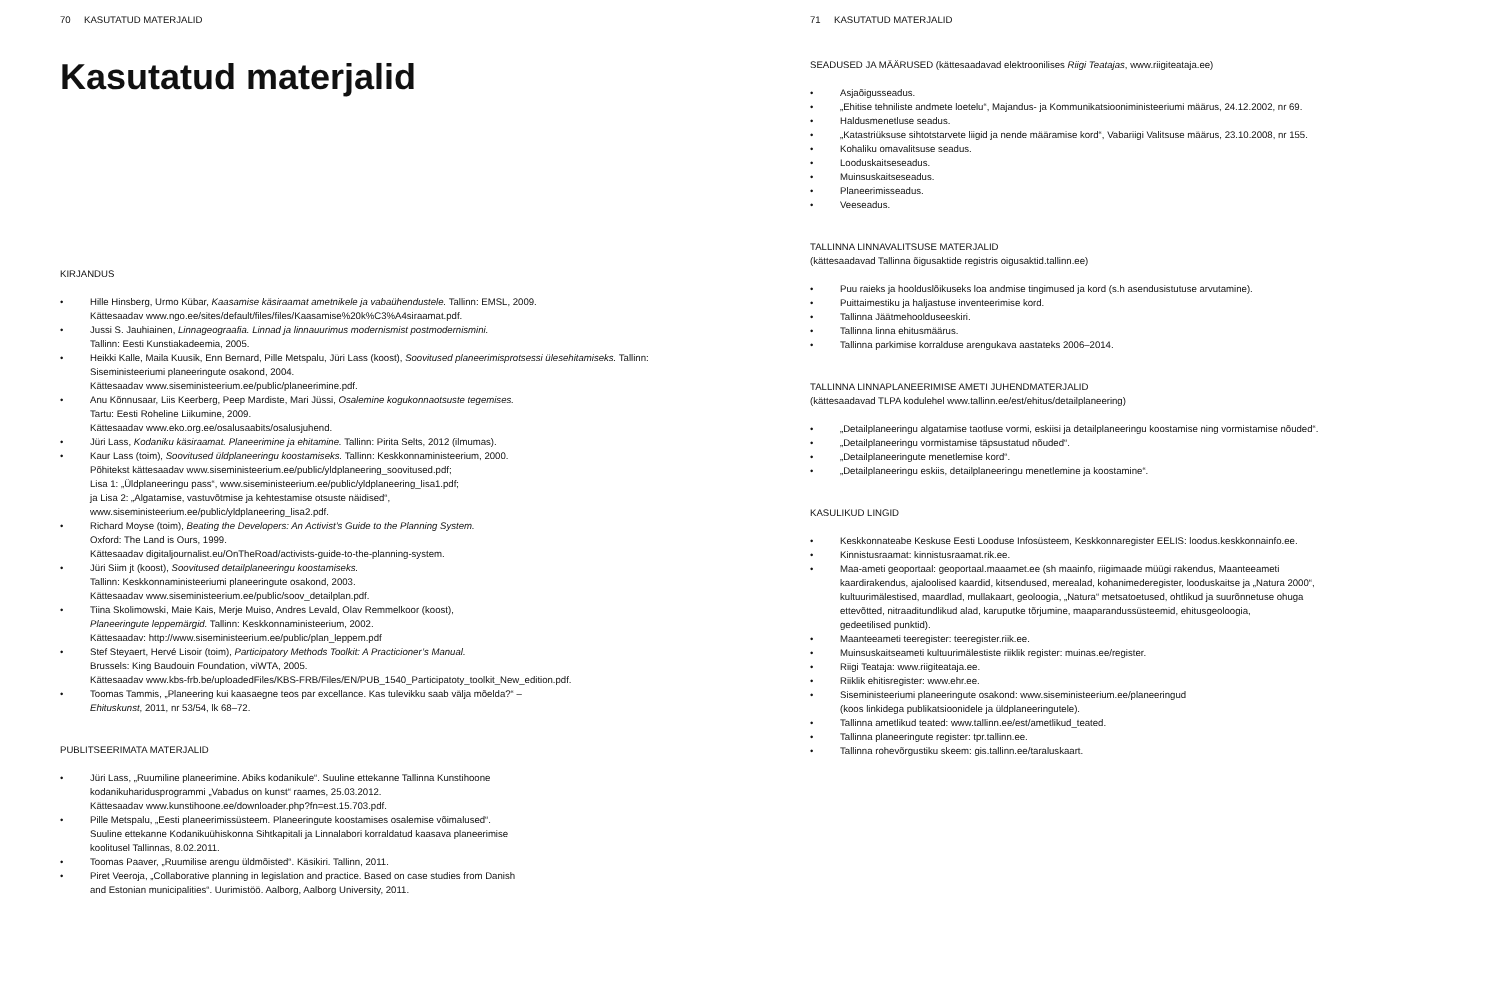70 KASUTATUD MATERJALID
Kasutatud materjalid
KIRJANDUS
• Hille Hinsberg, Urmo Kübar, Kaasamise käsiraamat ametnikele ja vabaühendustele. Tallinn: EMSL, 2009.
Kättesaadav www.ngo.ee/sites/default/files/files/Kaasamise%20k%C3%A4siraamat.pdf.
• Jussi S. Jauhiainen, Linnageograafia. Linnad ja linnauurimus modernismist postmodernismini.
Tallinn: Eesti Kunstiakadeemia, 2005.
• Heikki Kalle, Maila Kuusik, Enn Bernard, Pille Metspalu, Jüri Lass (koost), Soovitused planeerimisprotsessi ülesehitamiseks. Tallinn: Siseministeeriumi planeeringute osakond, 2004.
Kättesaadav www.siseministeerium.ee/public/planeerimine.pdf.
• Anu Kõnnusaar, Liis Keerberg, Peep Mardiste, Mari Jüssi, Osalemine kogukonnaotsuste tegemises.
Tartu: Eesti Roheline Liikumine, 2009.
Kättesaadav www.eko.org.ee/osalusaabits/osalusjuhend.
• Jüri Lass, Kodaniku käsiraamat. Planeerimine ja ehitamine. Tallinn: Pirita Selts, 2012 (ilmumas).
• Kaur Lass (toim), Soovitused üldplaneeringu koostamiseks. Tallinn: Keskkonnaministeerium, 2000.
Põhitekst kättesaadav www.siseministeerium.ee/public/yldplaneering_soovitused.pdf;
Lisa 1: „Üldplaneeringu pass“, www.siseministeerium.ee/public/yldplaneering_lisa1.pdf;
ja Lisa 2: „Algatamise, vastuvõtmise ja kehtestamise otsuste näidised“,
www.siseministeerium.ee/public/yldplaneering_lisa2.pdf.
• Richard Moyse (toim), Beating the Developers: An Activist’s Guide to the Planning System.
Oxford: The Land is Ours, 1999.
Kättesaadav digitaljournalist.eu/OnTheRoad/activists-guide-to-the-planning-system.
• Jüri Siim jt (koost), Soovitused detailplaneeringu koostamiseks.
Tallinn: Keskkonnaministeeriumi planeeringute osakond, 2003.
Kättesaadav www.siseministeerium.ee/public/soov_detailplan.pdf.
• Tiina Skolimowski, Maie Kais, Merje Muiso, Andres Levald, Olav Remmelkoor (koost),
Planeeringute leppemärgid. Tallinn: Keskkonnaministeerium, 2002.
Kättesaadav: http://www.siseministeerium.ee/public/plan_leppem.pdf
• Stef Steyaert, Hervé Lisoir (toim), Participatory Methods Toolkit: A Practicioner’s Manual.
Brussels: King Baudouin Foundation, viWTA, 2005.
Kättesaadav www.kbs-frb.be/uploadedFiles/KBS-FRB/Files/EN/PUB_1540_Participatoty_toolkit_New_edition.pdf.
• Toomas Tammis, „Planeering kui kaasaegne teos par excellance. Kas tulevikku saab välja mõelda?“ –
Ehituskunst, 2011, nr 53/54, lk 68–72.
PUBLITSEERIMATA MATERJALID
• Jüri Lass, „Ruumiline planeerimine. Abiks kodanikule“. Suuline ettekanne Tallinna Kunstihoone
kodanikuharidusprogrammi „Vabadus on kunst“ raames, 25.03.2012.
Kättesaadav www.kunstihoone.ee/downloader.php?fn=est.15.703.pdf.
• Pille Metspalu, „Eesti planeerimissüsteem. Planeeringute koostamises osalemise võimalused“.
Suuline ettekanne Kodanikuühiskonna Sihtkapitali ja Linnalabori korraldatud kaasava planeerimise
koolitusel Tallinnas, 8.02.2011.
• Toomas Paaver, „Ruumilise arengu üldmõisted“. Käsikiri. Tallinn, 2011.
• Piret Veeroja, „Collaborative planning in legislation and practice. Based on case studies from Danish
and Estonian municipalities“. Uurimistöö. Aalborg, Aalborg University, 2011.
71 KASUTATUD MATERJALID
SEADUSED JA MÄÄRUSED (kättesaadavad elektroonilises Riigi Teatajas, www.riigiteataja.ee)
• Asjaõigusseadus.
• „Ehitise tehniliste andmete loetelu“, Majandus- ja Kommunikatsiooniministeeriumi määrus, 24.12.2002, nr 69.
• Haldusmenetluse seadus.
• „Katastriüksuse sihtotstarvete liigid ja nende määramise kord“, Vabariigi Valitsuse määrus, 23.10.2008, nr 155.
• Kohaliku omavalitsuse seadus.
• Looduskaitseseadus.
• Muinsuskaitseseadus.
• Planeerimisseadus.
• Veeseadus.
TALLINNA LINNAVALITSUSE MATERJALID
(kättesaadavad Tallinna õigusaktide registris oigusaktid.tallinn.ee)
• Puu raieks ja hoolduslõikuseks loa andmise tingimused ja kord (s.h asendusistutuse arvutamine).
• Puittaimestiku ja haljastuse inventeerimise kord.
• Tallinna Jäätmehoolduseeskiri.
• Tallinna linna ehitusmäärus.
• Tallinna parkimise korralduse arengukava aastateks 2006–2014.
TALLINNA LINNAPLANEERIMISE AMETI JUHENDMATERJALID
(kättesaadavad TLPA kodulehel www.tallinn.ee/est/ehitus/detailplaneering)
• „Detailplaneeringu algatamise taotluse vormi, eskiisi ja detailplaneeringu koostamise ning vormistamise nõuded“.
• „Detailplaneeringu vormistamise täpsustatud nõuded“.
• „Detailplaneeringute menetlemise kord“.
• „Detailplaneeringu eskiis, detailplaneeringu menetlemine ja koostamine“.
KASULIKUD LINGID
• Keskkonnateabe Keskuse Eesti Looduse Infosüsteem, Keskkonnaregister EELIS: loodus.keskkonnainfo.ee.
• Kinnistusraamat: kinnistusraamat.rik.ee.
• Maa-ameti geoportaal: geoportaal.maaamet.ee (sh maainfo, riigimaade müügi rakendus, Maanteeameti
kaardirakendus, ajaloolised kaardid, kitsendused, merealad, kohanimederegister, looduskaitse ja „Natura 2000“,
kultuurimälestised, maardlad, mullakaart, geoloogia, „Natura“ metsatoetused, ohtlikud ja suurõnnetuse ohuga
ettevõtted, nitraaditundlikud alad, karuputke tõrjumine, maaparandussüsteemid, ehitusgeoloogia,
gedeetilised punktid).
• Maanteeameti teeregister: teeregister.riik.ee.
• Muinsuskaitseameti kultuurimälestiste riiklik register: muinas.ee/register.
• Riigi Teataja: www.riigiteataja.ee.
• Riiklik ehitisregister: www.ehr.ee.
• Siseministeeriumi planeeringute osakond: www.siseministeerium.ee/planeeringud
(koos linkidega publikatsioonidele ja üldplaneeringutele).
• Tallinna ametlikud teated: www.tallinn.ee/est/ametlikud_teated.
• Tallinna planeeringute register: tpr.tallinn.ee.
• Tallinna rohevõrgustiku skeem: gis.tallinn.ee/taraluskaart.